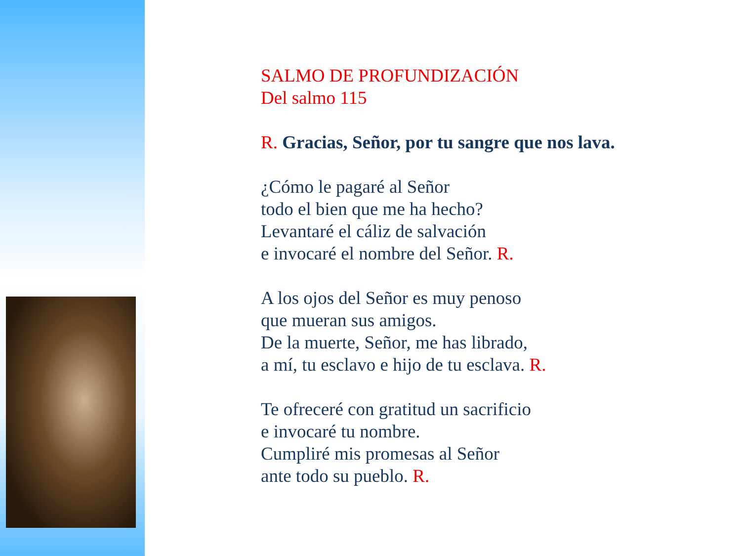SALMO DE PROFUNDIZACIÓN
Del salmo 115
R. Gracias, Señor, por tu sangre que nos lava.
¿Cómo le pagaré al Señor
todo el bien que me ha hecho?
Levantaré el cáliz de salvación
e invocaré el nombre del Señor. R.
A los ojos del Señor es muy penoso
que mueran sus amigos.
De la muerte, Señor, me has librado,
a mí, tu esclavo e hijo de tu esclava. R.
Te ofreceré con gratitud un sacrificio
e invocaré tu nombre.
Cumpliré mis promesas al Señor
ante todo su pueblo. R.